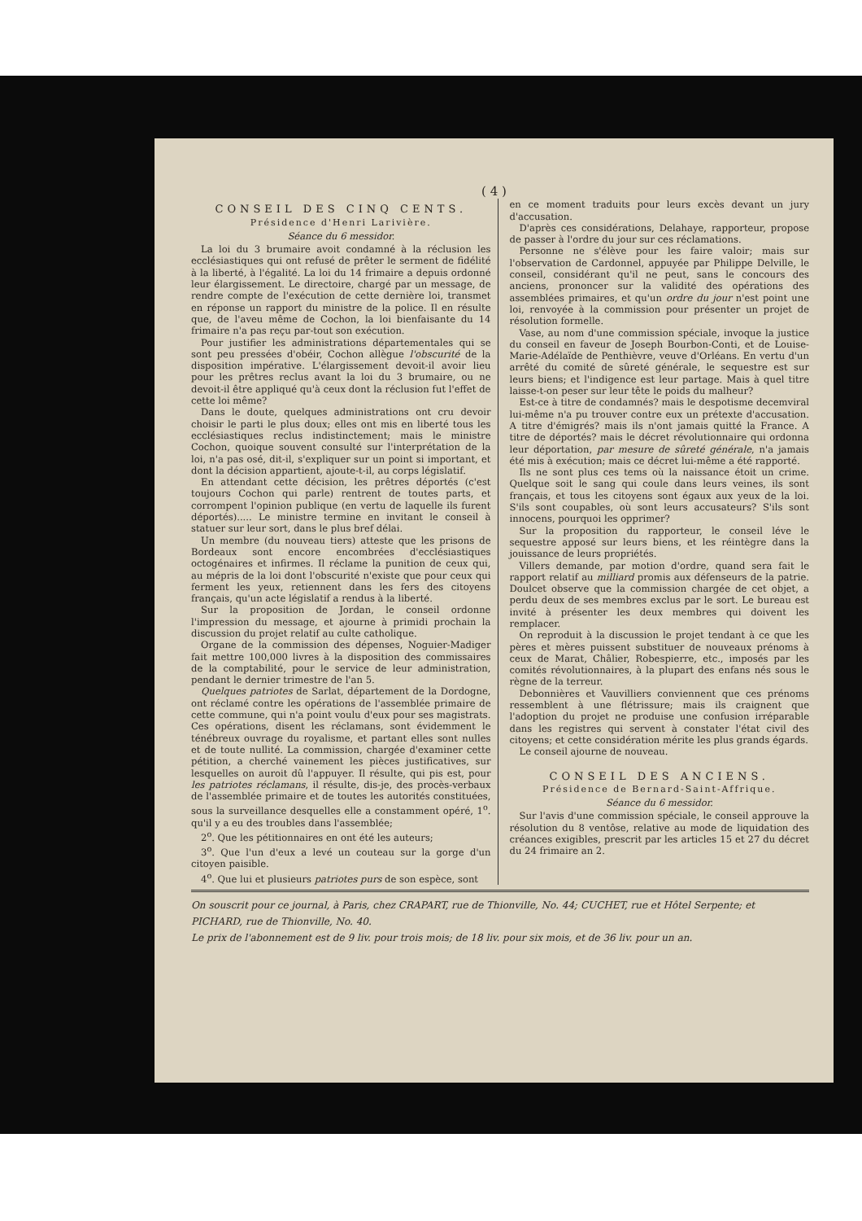( 4 )
CONSEIL DES CINQ CENTS.
Présidence d'Henri Larivière.
Séance du 6 messidor.
La loi du 3 brumaire avoit condamné à la réclusion les ecclésiastiques qui ont refusé de prêter le serment de fidélité à la liberté, à l'égalité. La loi du 14 frimaire a depuis ordonné leur élargissement. Le directoire, chargé par un message, de rendre compte de l'exécution de cette dernière loi, transmet en réponse un rapport du ministre de la police. Il en résulte que, de l'aveu même de Cochon, la loi bienfaisante du 14 frimaire n'a pas reçu par-tout son exécution.
Pour justifier les administrations départementales qui se sont peu pressées d'obéir, Cochon allègue l'obscurité de la disposition impérative. L'élargissement devoit-il avoir lieu pour les prêtres reclus avant la loi du 3 brumaire, ou ne devoit-il être appliqué qu'à ceux dont la réclusion fut l'effet de cette loi même?
Dans le doute, quelques administrations ont cru devoir choisir le parti le plus doux; elles ont mis en liberté tous les ecclésiastiques reclus indistinctement; mais le ministre Cochon, quoique souvent consulté sur l'interprétation de la loi, n'a pas osé, dit-il, s'expliquer sur un point si important, et dont la décision appartient, ajoute-t-il, au corps législatif.
En attendant cette décision, les prêtres déportés (c'est toujours Cochon qui parle) rentrent de toutes parts, et corrompent l'opinion publique (en vertu de laquelle ils furent déportés)..... Le ministre termine en invitant le conseil à statuer sur leur sort, dans le plus bref délai.
Un membre (du nouveau tiers) atteste que les prisons de Bordeaux sont encore encombrées d'ecclésiastiques octogénaires et infirmes. Il réclame la punition de ceux qui, au mépris de la loi dont l'obscurité n'existe que pour ceux qui ferment les yeux, retiennent dans les fers des citoyens français, qu'un acte législatif a rendus à la liberté.
Sur la proposition de Jordan, le conseil ordonne l'impression du message, et ajourne à primidi prochain la discussion du projet relatif au culte catholique.
Organe de la commission des dépenses, Noguier-Madiger fait mettre 100,000 livres à la disposition des commissaires de la comptabilité, pour le service de leur administration, pendant le dernier trimestre de l'an 5.
Quelques patriotes de Sarlat, département de la Dordogne, ont réclamé contre les opérations de l'assemblée primaire de cette commune, qui n'a point voulu d'eux pour ses magistrats. Ces opérations, disent les réclamans, sont évidemment le ténébreux ouvrage du royalisme, et partant elles sont nulles et de toute nullité. La commission, chargée d'examiner cette pétition, a cherché vainement les pièces justificatives, sur lesquelles on auroit dû l'appuyer. Il résulte, qui pis est, pour les patriotes réclamans, il résulte, dis-je, des procès-verbaux de l'assemblée primaire et de toutes les autorités constituées, sous la surveillance desquelles elle a constamment opéré, 1<sup>o</sup>. qu'il y a eu des troubles dans l'assemblée;
2<sup>o</sup>. Que les pétitionnaires en ont été les auteurs;
3<sup>o</sup>. Que l'un d'eux a levé un couteau sur la gorge d'un citoyen paisible.
4<sup>o</sup>. Que lui et plusieurs patriotes purs de son espèce, sont
en ce moment traduits pour leurs excès devant un jury d'accusation.
D'après ces considérations, Delahaye, rapporteur, propose de passer à l'ordre du jour sur ces réclamations.
Personne ne s'élève pour les faire valoir; mais sur l'observation de Cardonnel, appuyée par Philippe Delville, le conseil, considérant qu'il ne peut, sans le concours des anciens, prononcer sur la validité des opérations des assemblées primaires, et qu'un ordre du jour n'est point une loi, renvoyée à la commission pour présenter un projet de résolution formelle.
Vase, au nom d'une commission spéciale, invoque la justice du conseil en faveur de Joseph Bourbon-Conti, et de Louise-Marie-Adélaïde de Penthièvre, veuve d'Orléans. En vertu d'un arrêté du comité de sûreté générale, le sequestre est sur leurs biens; et l'indigence est leur partage. Mais à quel titre laisse-t-on peser sur leur tête le poids du malheur?
Est-ce à titre de condamnés? mais le despotisme decemviral lui-même n'a pu trouver contre eux un prétexte d'accusation. A titre d'émigrés? mais ils n'ont jamais quitté la France. A titre de déportés? mais le décret révolutionnaire qui ordonna leur déportation, par mesure de sûreté générale, n'a jamais été mis à exécution; mais ce décret lui-même a été rapporté.
Ils ne sont plus ces tems où la naissance étoit un crime. Quelque soit le sang qui coule dans leurs veines, ils sont français, et tous les citoyens sont égaux aux yeux de la loi. S'ils sont coupables, où sont leurs accusateurs? S'ils sont innocens, pourquoi les opprimer?
Sur la proposition du rapporteur, le conseil léve le sequestre apposé sur leurs biens, et les réintègre dans la jouissance de leurs propriétés.
Villers demande, par motion d'ordre, quand sera fait le rapport relatif au milliard promis aux défenseurs de la patrie. Doulcet observe que la commission chargée de cet objet, a perdu deux de ses membres exclus par le sort. Le bureau est invité à présenter les deux membres qui doivent les remplacer.
On reproduit à la discussion le projet tendant à ce que les pères et mères puissent substituer de nouveaux prénoms à ceux de Marat, Châlier, Robespierre, etc., imposés par les comités révolutionnaires, à la plupart des enfans nés sous le règne de la terreur.
Debonnières et Vauvilliers conviennent que ces prénoms ressemblent à une flétrissure; mais ils craignent que l'adoption du projet ne produise une confusion irréparable dans les registres qui servent à constater l'état civil des citoyens; et cette considération mérite les plus grands égards.
Le conseil ajourne de nouveau.
CONSEIL DES ANCIENS.
Présidence de Bernard-Saint-Affrique.
Séance du 6 messidor.
Sur l'avis d'une commission spéciale, le conseil approuve la résolution du 8 ventôse, relative au mode de liquidation des créances exigibles, prescrit par les articles 15 et 27 du décret du 24 frimaire an 2.
On souscrit pour ce journal, à Paris, chez CRAPART, rue de Thionville, No. 44; CUCHET, rue et Hôtel Serpente; et PICHARD, rue de Thionville, No. 40.
Le prix de l'abonnement est de 9 liv. pour trois mois; de 18 liv. pour six mois, et de 36 liv. pour un an.